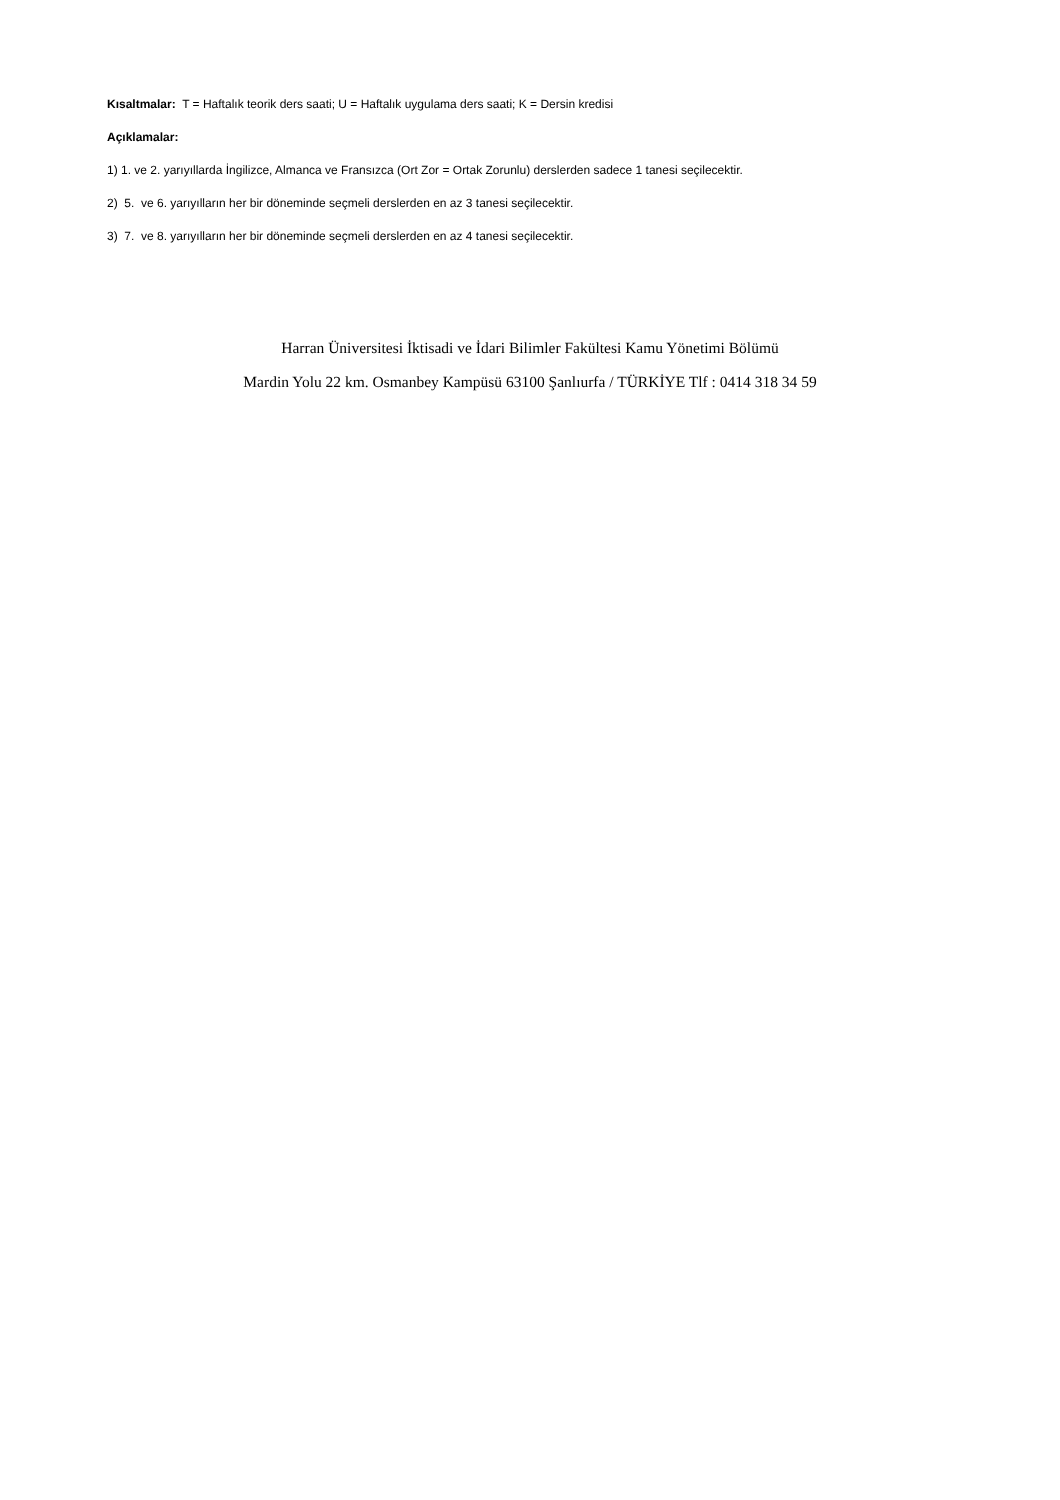Kısaltmalar: T = Haftalık teorik ders saati; U = Haftalık uygulama ders saati; K = Dersin kredisi
Açıklamalar:
1) 1. ve 2. yarıyıllarda İngilizce, Almanca ve Fransızca (Ort Zor = Ortak Zorunlu) derslerden sadece 1 tanesi seçilecektir.
2) 5. ve 6. yarıyılların her bir döneminde seçmeli derslerden en az 3 tanesi seçilecektir.
3) 7. ve 8. yarıyılların her bir döneminde seçmeli derslerden en az 4 tanesi seçilecektir.
Harran Üniversitesi İktisadi ve İdari Bilimler Fakültesi Kamu Yönetimi Bölümü
Mardin Yolu 22 km. Osmanbey Kampüsü 63100 Şanlıurfa / TÜRKİYE Tlf : 0414 318 34 59